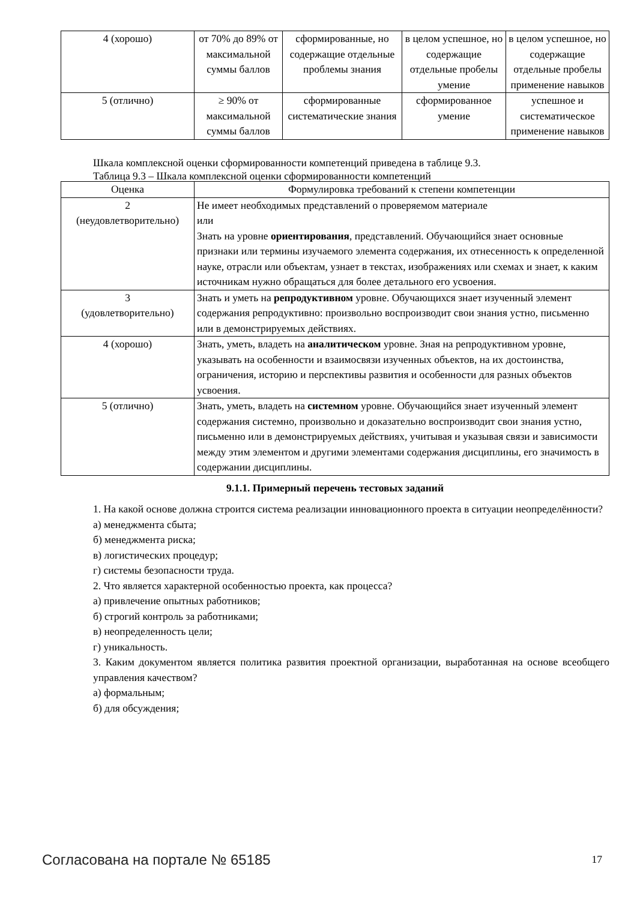| 4 (хорошо) | от 70% до 89% от максимальной суммы баллов | сформированные, но содержащие отдельные проблемы знания | в целом успешное, но содержащие отдельные пробелы умение | в целом успешное, но содержащие отдельные пробелы применение навыков |
| 5 (отлично) | ≥ 90% от максимальной суммы баллов | сформированные систематические знания | сформированное умение | успешное и систематическое применение навыков |
Шкала комплексной оценки сформированности компетенций приведена в таблице 9.3.
Таблица 9.3 – Шкала комплексной оценки сформированности компетенций
| Оценка | Формулировка требований к степени компетенции |
| --- | --- |
| 2 (неудовлетворительно) | Не имеет необходимых представлений о проверяемом материале или Знать на уровне ориентирования , представлений. Обучающийся знает основные признаки или термины изучаемого элемента содержания, их отнесенность к определенной науке, отрасли или объектам, узнает в текстах, изображениях или схемах и знает, к каким источникам нужно обращаться для более детального его усвоения. |
| 3 (удовлетворительно) | Знать и уметь на репродуктивном уровне. Обучающихся знает изученный элемент содержания репродуктивно: произвольно воспроизводит свои знания устно, письменно или в демонстрируемых действиях. |
| 4 (хорошо) | Знать, уметь, владеть на аналитическом уровне. Зная на репродуктивном уровне, указывать на особенности и взаимосвязи изученных объектов, на их достоинства, ограничения, историю и перспективы развития и особенности для разных объектов усвоения. |
| 5 (отлично) | Знать, уметь, владеть на системном уровне. Обучающийся знает изученный элемент содержания системно, произвольно и доказательно воспроизводит свои знания устно, письменно или в демонстрируемых действиях, учитывая и указывая связи и зависимости между этим элементом и другими элементами содержания дисциплины, его значимость в содержании дисциплины. |
9.1.1. Примерный перечень тестовых заданий
1. На какой основе должна строится система реализации инновационного проекта в ситуации неопределённости?
а) менеджмента сбыта;
б) менеджмента риска;
в) логистических процедур;
г) системы безопасности труда.
2. Что является характерной особенностью проекта, как процесса?
а) привлечение опытных работников;
б) строгий контроль за работниками;
в) неопределенность цели;
г) уникальность.
3. Каким документом является политика развития проектной организации, выработанная на основе всеобщего управления качеством?
а) формальным;
б) для обсуждения;
Согласована на портале № 65185 17